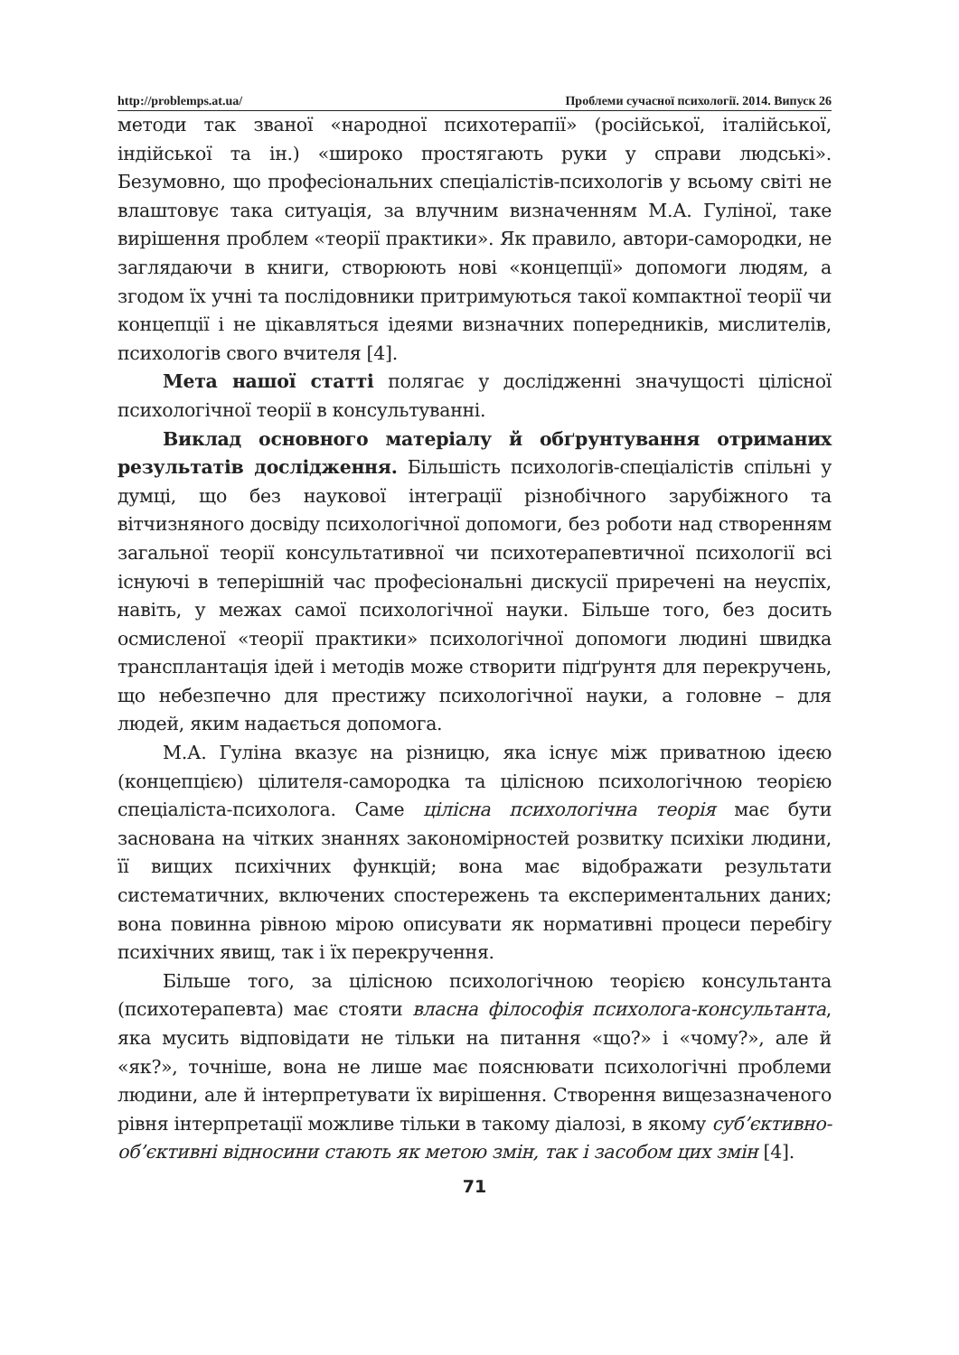http://problemps.at.ua/ Проблеми сучасної психології. 2014. Випуск 26
методи так званої «народної психотерапії» (російської, італійської, індійської та ін.) «широко простягають руки у справи людські». Безумовно, що професіональних спеціалістів-психологів у всьому світі не влаштовує така ситуація, за влучним визначенням М.А. Гуліної, таке вирішення проблем «теорії практики». Як правило, автори-самородки, не заглядаючи в книги, створюють нові «концепції» допомоги людям, а згодом їх учні та послідовники притримуються такої компактної теорії чи концепції і не цікавляться ідеями визначних попередників, мислителів, психологів свого вчителя [4].
Мета нашої статті полягає у дослідженні значущості цілісної психологічної теорії в консультуванні.
Виклад основного матеріалу й обґрунтування отриманих результатів дослідження. Більшість психологів-спеціалістів спільні у думці, що без наукової інтеграції різнобічного зарубіжного та вітчизняного досвіду психологічної допомоги, без роботи над створенням загальної теорії консультативної чи психотерапевтичної психології всі існуючі в теперішній час професіональні дискусії приречені на неуспіх, навіть, у межах самої психологічної науки. Більше того, без досить осмисленої «теорії практики» психологічної допомоги людині швидка трансплантація ідей і методів може створити підґрунтя для перекручень, що небезпечно для престижу психологічної науки, а головне – для людей, яким надається допомога.
М.А. Гуліна вказує на різницю, яка існує між приватною ідеєю (концепцією) цілителя-самородка та цілісною психологічною теорією спеціаліста-психолога. Саме цілісна психологічна теорія має бути заснована на чітких знаннях закономірностей розвитку психіки людини, її вищих психічних функцій; вона має відображати результати систематичних, включених спостережень та експериментальних даних; вона повинна рівною мірою описувати як нормативні процеси перебігу психічних явищ, так і їх перекручення.
Більше того, за цілісною психологічною теорією консультанта (психотерапевта) має стояти власна філософія психолога-консультанта, яка мусить відповідати не тільки на питання «що?» і «чому?», але й «як?», точніше, вона не лише має пояснювати психологічні проблеми людини, але й інтерпретувати їх вирішення. Створення вищезазначеного рівня інтерпретації можливе тільки в такому діалозі, в якому суб’єктивно-об’єктивні відносини стають як метою змін, так і засобом цих змін [4].
71